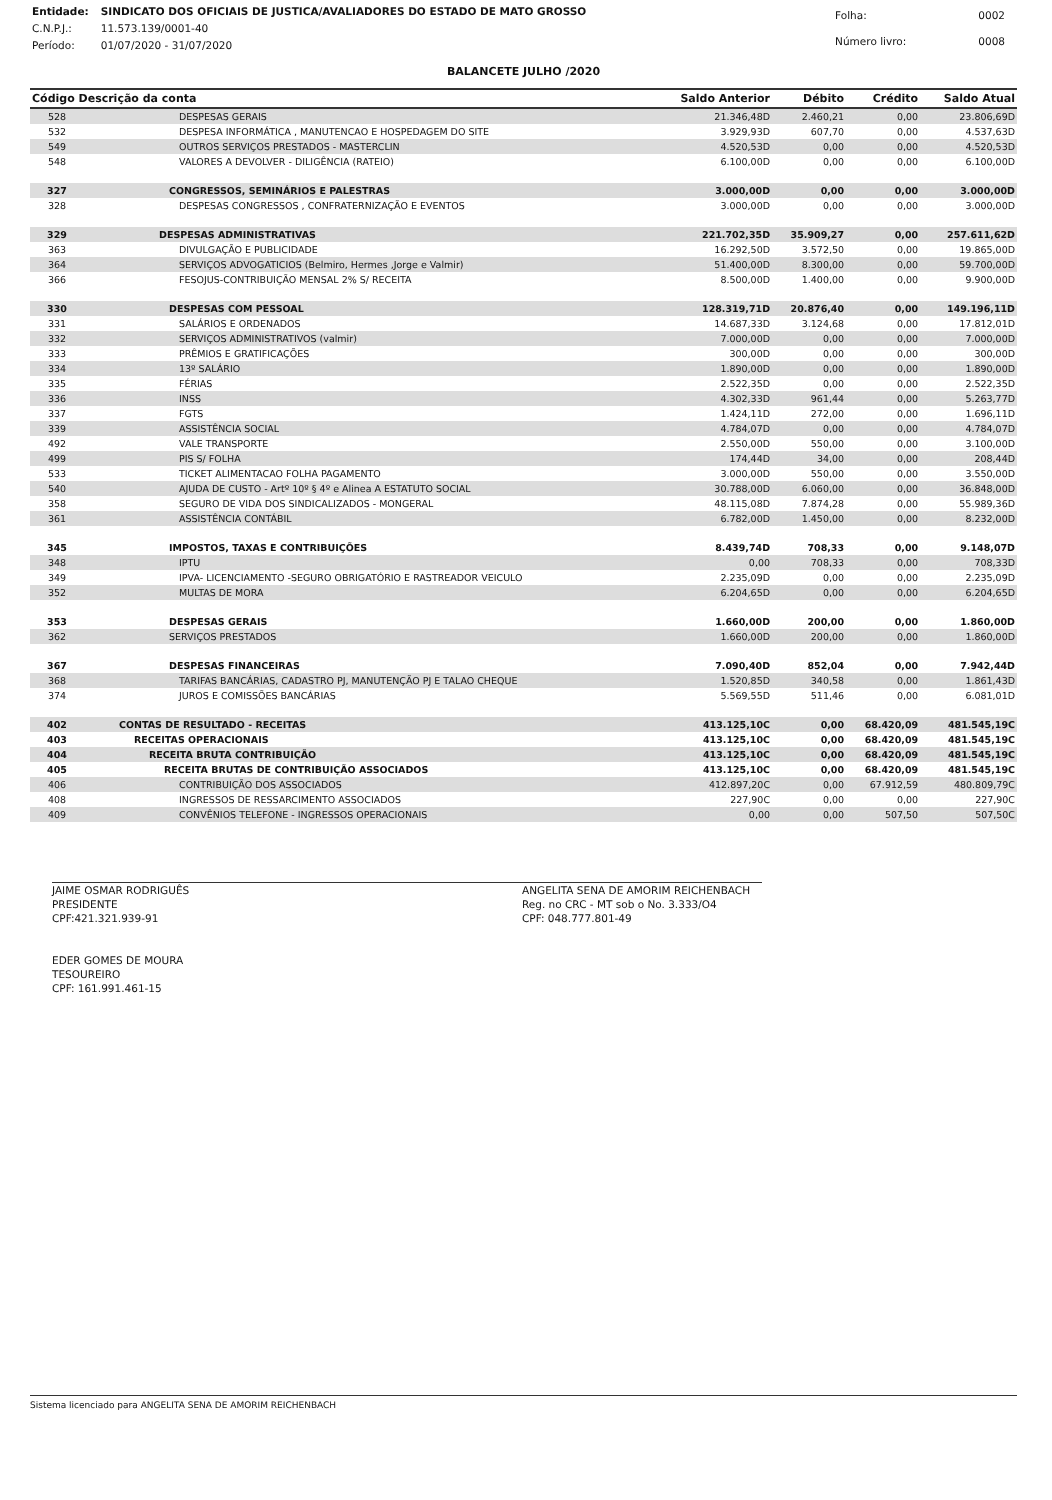| Entidade: | SINDICATO DOS OFICIAIS DE JUSTICA/AVALIADORES DO ESTADO DE MATO GROSSO |
| C.N.P.J.: | 11.573.139/0001-40 |
| Período: | 01/07/2020 - 31/07/2020 |
| Folha: | 0002 |
| Número livro: | 0008 |
BALANCETE JULHO /2020
| Código Descrição da conta | | Saldo Anterior | Débito | Crédito | Saldo Atual |
| --- | --- | --- | --- | --- | --- |
| 528 | DESPESAS GERAIS | 21.346,48D | 2.460,21 | 0,00 | 23.806,69D |
| 532 | DESPESA INFORMÁTICA , MANUTENCAO E HOSPEDAGEM DO SITE | 3.929,93D | 607,70 | 0,00 | 4.537,63D |
| 549 | OUTROS SERVIÇOS PRESTADOS - MASTERCLIN | 4.520,53D | 0,00 | 0,00 | 4.520,53D |
| 548 | VALORES A DEVOLVER - DILIGÊNCIA (RATEIO) | 6.100,00D | 0,00 | 0,00 | 6.100,00D |
| 327 | CONGRESSOS, SEMINÁRIOS E PALESTRAS | 3.000,00D | 0,00 | 0,00 | 3.000,00D |
| 328 | DESPESAS CONGRESSOS , CONFRATERNIZAÇÃO E EVENTOS | 3.000,00D | 0,00 | 0,00 | 3.000,00D |
| 329 | DESPESAS ADMINISTRATIVAS | 221.702,35D | 35.909,27 | 0,00 | 257.611,62D |
| 363 | DIVULGAÇÃO E PUBLICIDADE | 16.292,50D | 3.572,50 | 0,00 | 19.865,00D |
| 364 | SERVIÇOS ADVOGATICIOS (Belmiro, Hermes ,Jorge e Valmir) | 51.400,00D | 8.300,00 | 0,00 | 59.700,00D |
| 366 | FESOJUS-CONTRIBUIÇÃO MENSAL 2% S/ RECEITA | 8.500,00D | 1.400,00 | 0,00 | 9.900,00D |
| 330 | DESPESAS COM PESSOAL | 128.319,71D | 20.876,40 | 0,00 | 149.196,11D |
| 331 | SALÁRIOS E ORDENADOS | 14.687,33D | 3.124,68 | 0,00 | 17.812,01D |
| 332 | SERVIÇOS ADMINISTRATIVOS (valmir) | 7.000,00D | 0,00 | 0,00 | 7.000,00D |
| 333 | PRÊMIOS E GRATIFICAÇÕES | 300,00D | 0,00 | 0,00 | 300,00D |
| 334 | 13º SALÁRIO | 1.890,00D | 0,00 | 0,00 | 1.890,00D |
| 335 | FÉRIAS | 2.522,35D | 0,00 | 0,00 | 2.522,35D |
| 336 | INSS | 4.302,33D | 961,44 | 0,00 | 5.263,77D |
| 337 | FGTS | 1.424,11D | 272,00 | 0,00 | 1.696,11D |
| 339 | ASSISTÊNCIA SOCIAL | 4.784,07D | 0,00 | 0,00 | 4.784,07D |
| 492 | VALE TRANSPORTE | 2.550,00D | 550,00 | 0,00 | 3.100,00D |
| 499 | PIS S/ FOLHA | 174,44D | 34,00 | 0,00 | 208,44D |
| 533 | TICKET ALIMENTACAO FOLHA PAGAMENTO | 3.000,00D | 550,00 | 0,00 | 3.550,00D |
| 540 | AJUDA DE CUSTO - Artº 10º § 4º e Alinea A ESTATUTO SOCIAL | 30.788,00D | 6.060,00 | 0,00 | 36.848,00D |
| 358 | SEGURO DE VIDA DOS SINDICALIZADOS - MONGERAL | 48.115,08D | 7.874,28 | 0,00 | 55.989,36D |
| 361 | ASSISTÊNCIA CONTÁBIL | 6.782,00D | 1.450,00 | 0,00 | 8.232,00D |
| 345 | IMPOSTOS, TAXAS E CONTRIBUIÇÕES | 8.439,74D | 708,33 | 0,00 | 9.148,07D |
| 348 | IPTU | 0,00 | 708,33 | 0,00 | 708,33D |
| 349 | IPVA- LICENCIAMENTO -SEGURO OBRIGATÓRIO E RASTREADOR VEICULO | 2.235,09D | 0,00 | 0,00 | 2.235,09D |
| 352 | MULTAS DE MORA | 6.204,65D | 0,00 | 0,00 | 6.204,65D |
| 353 | DESPESAS GERAIS | 1.660,00D | 200,00 | 0,00 | 1.860,00D |
| 362 | SERVIÇOS PRESTADOS | 1.660,00D | 200,00 | 0,00 | 1.860,00D |
| 367 | DESPESAS FINANCEIRAS | 7.090,40D | 852,04 | 0,00 | 7.942,44D |
| 368 | TARIFAS BANCÁRIAS, CADASTRO PJ, MANUTENÇÃO PJ E TALAO CHEQUE | 1.520,85D | 340,58 | 0,00 | 1.861,43D |
| 374 | JUROS E COMISSÕES BANCÁRIAS | 5.569,55D | 511,46 | 0,00 | 6.081,01D |
| 402 | CONTAS DE RESULTADO - RECEITAS | 413.125,10C | 0,00 | 68.420,09 | 481.545,19C |
| 403 | RECEITAS OPERACIONAIS | 413.125,10C | 0,00 | 68.420,09 | 481.545,19C |
| 404 | RECEITA BRUTA CONTRIBUIÇÃO | 413.125,10C | 0,00 | 68.420,09 | 481.545,19C |
| 405 | RECEITA BRUTAS DE CONTRIBUIÇÃO ASSOCIADOS | 413.125,10C | 0,00 | 68.420,09 | 481.545,19C |
| 406 | CONTRIBUIÇÃO DOS ASSOCIADOS | 412.897,20C | 0,00 | 67.912,59 | 480.809,79C |
| 408 | INGRESSOS DE RESSARCIMENTO ASSOCIADOS | 227,90C | 0,00 | 0,00 | 227,90C |
| 409 | CONVÊNIOS TELEFONE - INGRESSOS OPERACIONAIS | 0,00 | 0,00 | 507,50 | 507,50C |
JAIME OSMAR RODRIGUÊS
PRESIDENTE
CPF:421.321.939-91
EDER GOMES DE MOURA
TESOUREIRO
CPF: 161.991.461-15
ANGELITA SENA DE AMORIM REICHENBACH
Reg. no CRC - MT sob o No. 3.333/O4
CPF: 048.777.801-49
Sistema licenciado para ANGELITA SENA DE AMORIM REICHENBACH